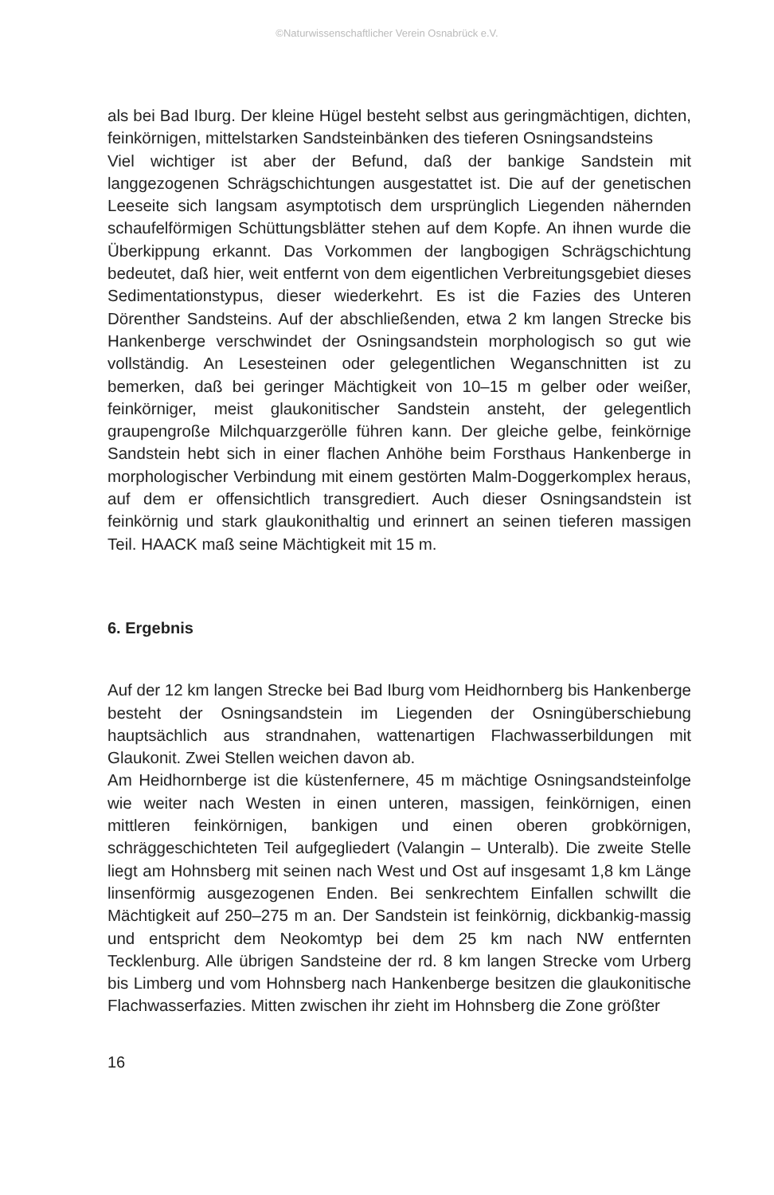©Naturwissenschaftlicher Verein Osnabrück e.V.
als bei Bad Iburg. Der kleine Hügel besteht selbst aus geringmächtigen, dichten, feinkörnigen, mittelstarken Sandsteinbänken des tieferen Osningsandsteins
Viel wichtiger ist aber der Befund, daß der bankige Sandstein mit langgezogenen Schrägschichtungen ausgestattet ist. Die auf der genetischen Leeseite sich langsam asymptotisch dem ursprünglich Liegenden nähernden schaufelförmigen Schüttungsblätter stehen auf dem Kopfe. An ihnen wurde die Überkippung erkannt. Das Vorkommen der langbogigen Schrägschichtung bedeutet, daß hier, weit entfernt von dem eigentlichen Verbreitungsgebiet dieses Sedimentationstypus, dieser wiederkehrt. Es ist die Fazies des Unteren Dörenther Sandsteins. Auf der abschließenden, etwa 2 km langen Strecke bis Hankenberge verschwindet der Osningsandstein morphologisch so gut wie vollständig. An Lesesteinen oder gelegentlichen Weganschnitten ist zu bemerken, daß bei geringer Mächtigkeit von 10–15 m gelber oder weißer, feinkörniger, meist glaukonitischer Sandstein ansteht, der gelegentlich graupengroße Milchquarzgerölle führen kann. Der gleiche gelbe, feinkörnige Sandstein hebt sich in einer flachen Anhöhe beim Forsthaus Hankenberge in morphologischer Verbindung mit einem gestörten Malm-Doggerkomplex heraus, auf dem er offensichtlich transgrediert. Auch dieser Osningsandstein ist feinkörnig und stark glaukonithaltig und erinnert an seinen tieferen massigen Teil. HAACK maß seine Mächtigkeit mit 15 m.
6. Ergebnis
Auf der 12 km langen Strecke bei Bad Iburg vom Heidhornberg bis Hankenberge besteht der Osningsandstein im Liegenden der Osningüberschiebung hauptsächlich aus strandnahen, wattenartigen Flachwasserbildungen mit Glaukonit. Zwei Stellen weichen davon ab.
Am Heidhornberge ist die küstenfernere, 45 m mächtige Osningsandsteinfolge wie weiter nach Westen in einen unteren, massigen, feinkörnigen, einen mittleren feinkörnigen, bankigen und einen oberen grobkörnigen, schräggeschichteten Teil aufgegliedert (Valangin – Unteralb). Die zweite Stelle liegt am Hohnsberg mit seinen nach West und Ost auf insgesamt 1,8 km Länge linsenförmig ausgezogenen Enden. Bei senkrechtem Einfallen schwillt die Mächtigkeit auf 250–275 m an. Der Sandstein ist feinkörnig, dickbankig-massig und entspricht dem Neokomtyp bei dem 25 km nach NW entfernten Tecklenburg. Alle übrigen Sandsteine der rd. 8 km langen Strecke vom Urberg bis Limberg und vom Hohnsberg nach Hankenberge besitzen die glaukonitische Flachwasserfazies. Mitten zwischen ihr zieht im Hohnsberg die Zone größter
16